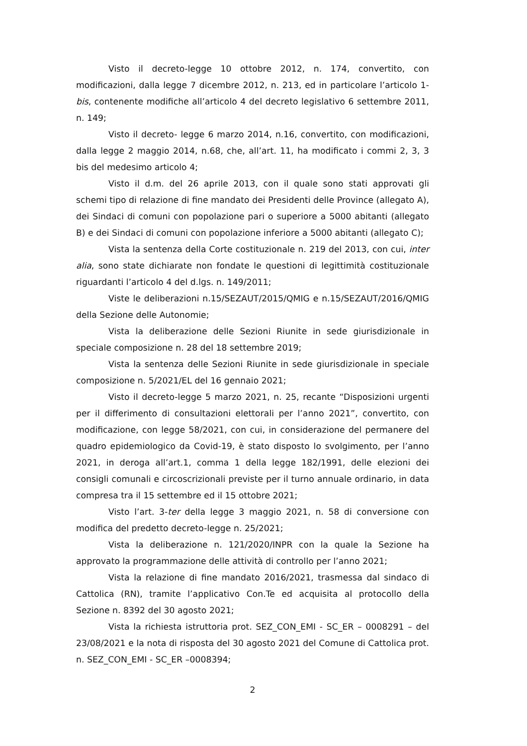Visto il decreto-legge 10 ottobre 2012, n. 174, convertito, con modificazioni, dalla legge 7 dicembre 2012, n. 213, ed in particolare l’articolo 1-bis, contenente modifiche all’articolo 4 del decreto legislativo 6 settembre 2011, n. 149;
Visto il decreto- legge 6 marzo 2014, n.16, convertito, con modificazioni, dalla legge 2 maggio 2014, n.68, che, all’art. 11, ha modificato i commi 2, 3, 3 bis del medesimo articolo 4;
Visto il d.m. del 26 aprile 2013, con il quale sono stati approvati gli schemi tipo di relazione di fine mandato dei Presidenti delle Province (allegato A), dei Sindaci di comuni con popolazione pari o superiore a 5000 abitanti (allegato B) e dei Sindaci di comuni con popolazione inferiore a 5000 abitanti (allegato C);
Vista la sentenza della Corte costituzionale n. 219 del 2013, con cui, inter alia, sono state dichiarate non fondate le questioni di legittimità costituzionale riguardanti l’articolo 4 del d.lgs. n. 149/2011;
Viste le deliberazioni n.15/SEZAUT/2015/QMIG e n.15/SEZAUT/2016/QMIG della Sezione delle Autonomie;
Vista la deliberazione delle Sezioni Riunite in sede giurisdizionale in speciale composizione n. 28 del 18 settembre 2019;
Vista la sentenza delle Sezioni Riunite in sede giurisdizionale in speciale composizione n. 5/2021/EL del 16 gennaio 2021;
Visto il decreto-legge 5 marzo 2021, n. 25, recante “Disposizioni urgenti per il differimento di consultazioni elettorali per l’anno 2021”, convertito, con modificazione, con legge 58/2021, con cui, in considerazione del permanere del quadro epidemiologico da Covid-19, è stato disposto lo svolgimento, per l’anno 2021, in deroga all’art.1, comma 1 della legge 182/1991, delle elezioni dei consigli comunali e circoscrizionali previste per il turno annuale ordinario, in data compresa tra il 15 settembre ed il 15 ottobre 2021;
Visto l’art. 3-ter della legge 3 maggio 2021, n. 58 di conversione con modifica del predetto decreto-legge n. 25/2021;
Vista la deliberazione n. 121/2020/INPR con la quale la Sezione ha approvato la programmazione delle attività di controllo per l’anno 2021;
Vista la relazione di fine mandato 2016/2021, trasmessa dal sindaco di Cattolica (RN), tramite l’applicativo Con.Te ed acquisita al protocollo della Sezione n. 8392 del 30 agosto 2021;
Vista la richiesta istruttoria prot. SEZ_CON_EMI - SC_ER – 0008291 – del 23/08/2021 e la nota di risposta del 30 agosto 2021 del Comune di Cattolica prot. n. SEZ_CON_EMI - SC_ER –0008394;
2